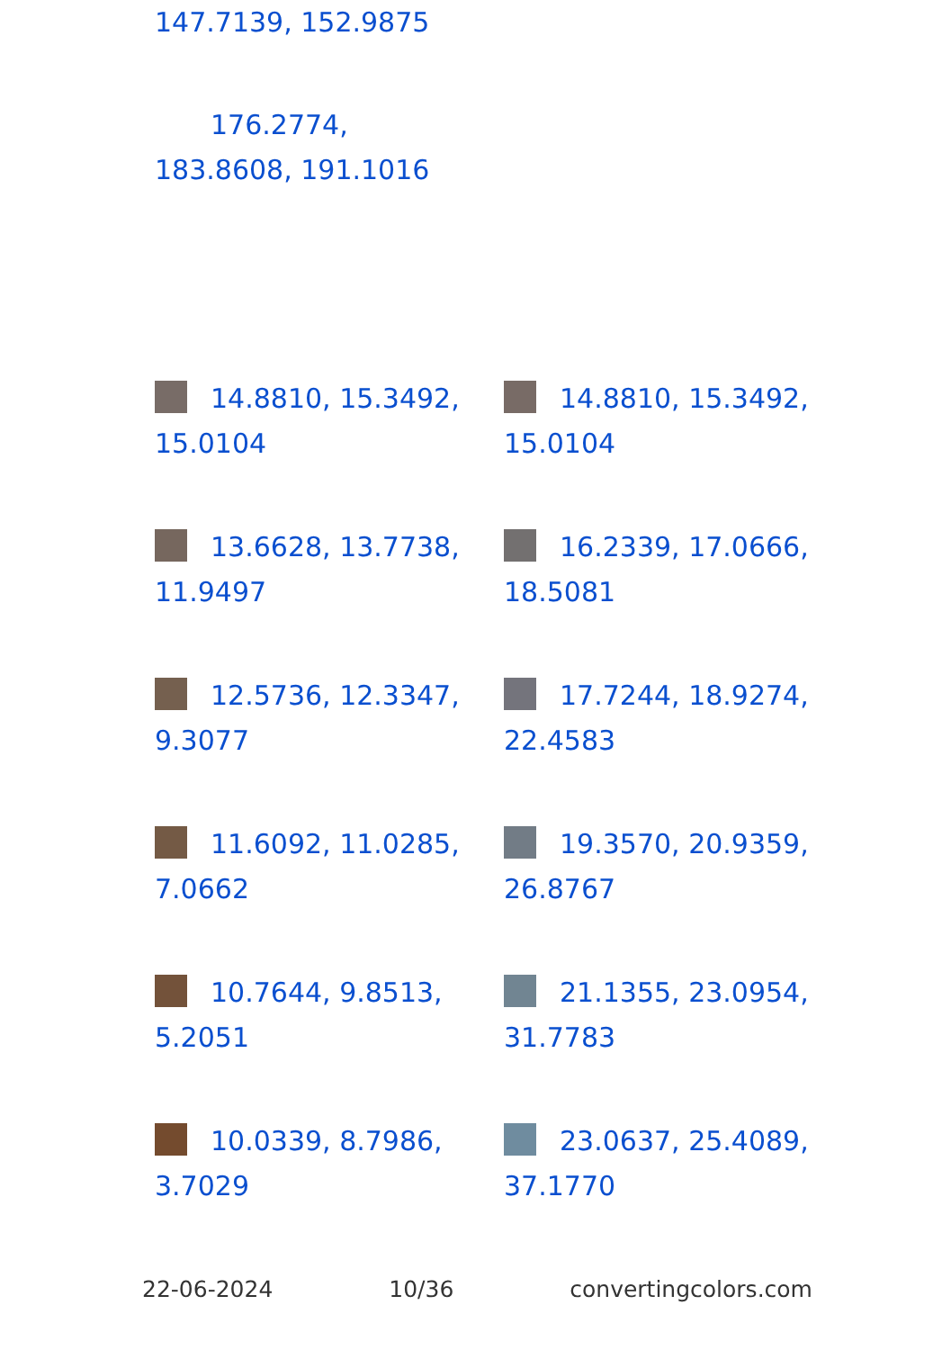147.7139, 152.9875
176.2774, 183.8608, 191.1016
14.8810, 15.3492, 15.0104
14.8810, 15.3492, 15.0104
13.6628, 13.7738, 11.9497
16.2339, 17.0666, 18.5081
12.5736, 12.3347, 9.3077
17.7244, 18.9274, 22.4583
11.6092, 11.0285, 7.0662
19.3570, 20.9359, 26.8767
10.7644, 9.8513, 5.2051
21.1355, 23.0954, 31.7783
10.0339, 8.7986, 3.7029
23.0637, 25.4089, 37.1770
22-06-2024 10/36 convertingcolors.com